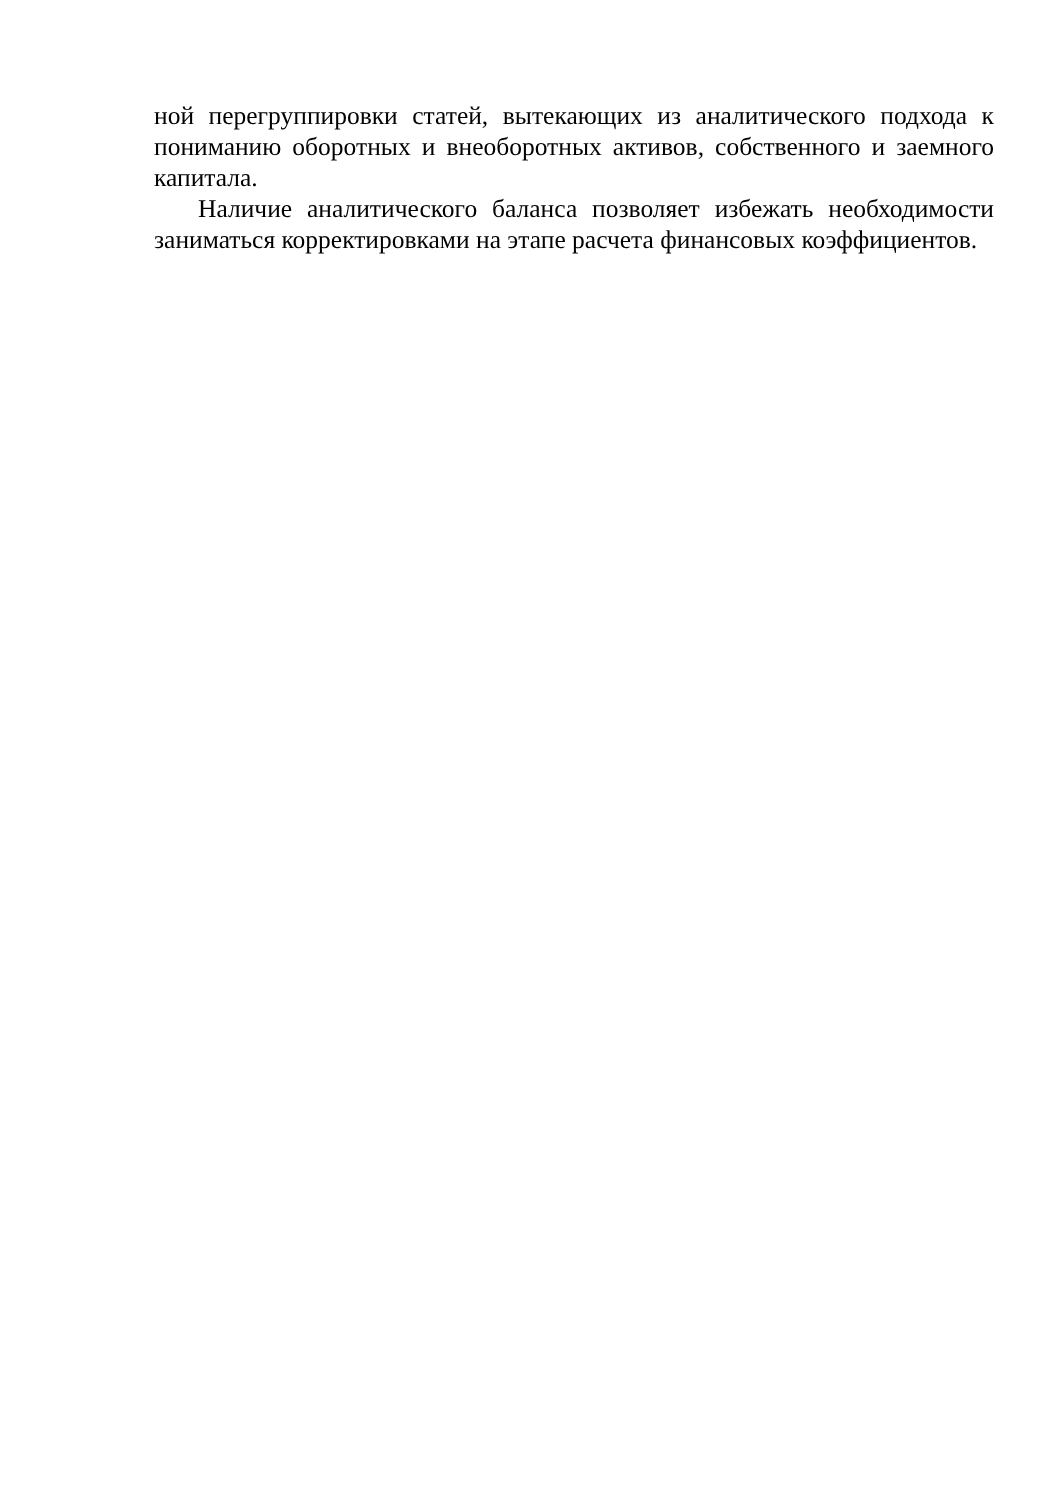ной перегруппировки статей, вытекающих из аналитического подхода к пониманию оборотных и внеоборотных активов, собственного и заемного капитала.
Наличие аналитического баланса позволяет избежать необходимости заниматься корректировками на этапе расчета финансовых коэффициентов.